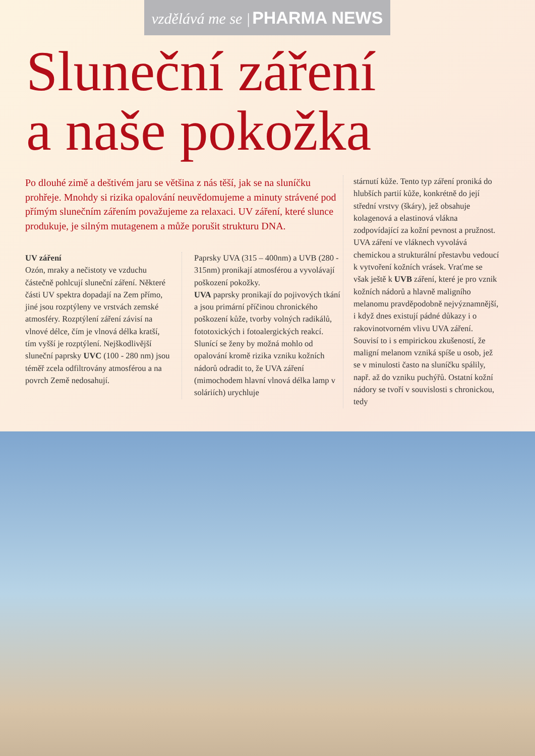vzdělává me se | PHARMA NEWS
Sluneční záření
a naše pokožka
Po dlouhé zimě a deštivém jaru se většina z nás těší, jak se na sluníčku prohřeje. Mnohdy si rizika opalování neuvědomujeme a minuty strávené pod přímým slunečním zářením považujeme za relaxaci. UV záření, které slunce produkuje, je silným mutagenem a může porušit strukturu DNA.
UV záření
Ozón, mraky a nečistoty ve vzduchu částečně pohlcují sluneční záření. Některé části UV spektra dopadají na Zem přímo, jiné jsou rozptýleny ve vrstvách zemské atmosféry. Rozptýlení záření závisí na vlnové délce, čím je vlnová délka kratší, tím vyšší je rozptýlení. Nejškodlivější sluneční paprsky UVC (100 - 280 nm) jsou téměř zcela odfiltrovány atmosférou a na povrch Země nedosahují.
Paprsky UVA (315 – 400nm) a UVB (280 - 315nm) pronikají atmosférou a vyvolávají poškození pokožky.
UVA paprsky pronikají do pojivových tkání a jsou primární příčinou chronického poškození kůže, tvorby volných radikálů, fototoxických i fotoalergických reakcí. Slunící se ženy by možná mohlo od opalování kromě rizika vzniku kožních nádorů odradit to, že UVA záření (mimochodem hlavní vlnová délka lamp v soláriích) urychluje
stárnutí kůže. Tento typ záření proniká do hlubších partií kůže, konkrétně do její střední vrstvy (škáry), jež obsahuje kolagenová a elastinová vlákna zodpovídající za kožní pevnost a pružnost. UVA záření ve vláknech vyvolává chemickou a strukturální přestavbu vedoucí k vytvoření kožních vrásek. Vraťme se však ještě k UVB záření, které je pro vznik kožních nádorů a hlavně maligního melanomu pravděpodobně nejvýznamnější, i když dnes existují pádné důkazy i o rakovinotvorném vlivu UVA záření. Souvisí to i s empirickou zkušeností, že maligní melanom vzniká spíše u osob, jež se v minulosti často na sluníčku spálily, např. až do vzniku puchýřů. Ostatní kožní nádory se tvoří v souvislosti s chronickou, tedy